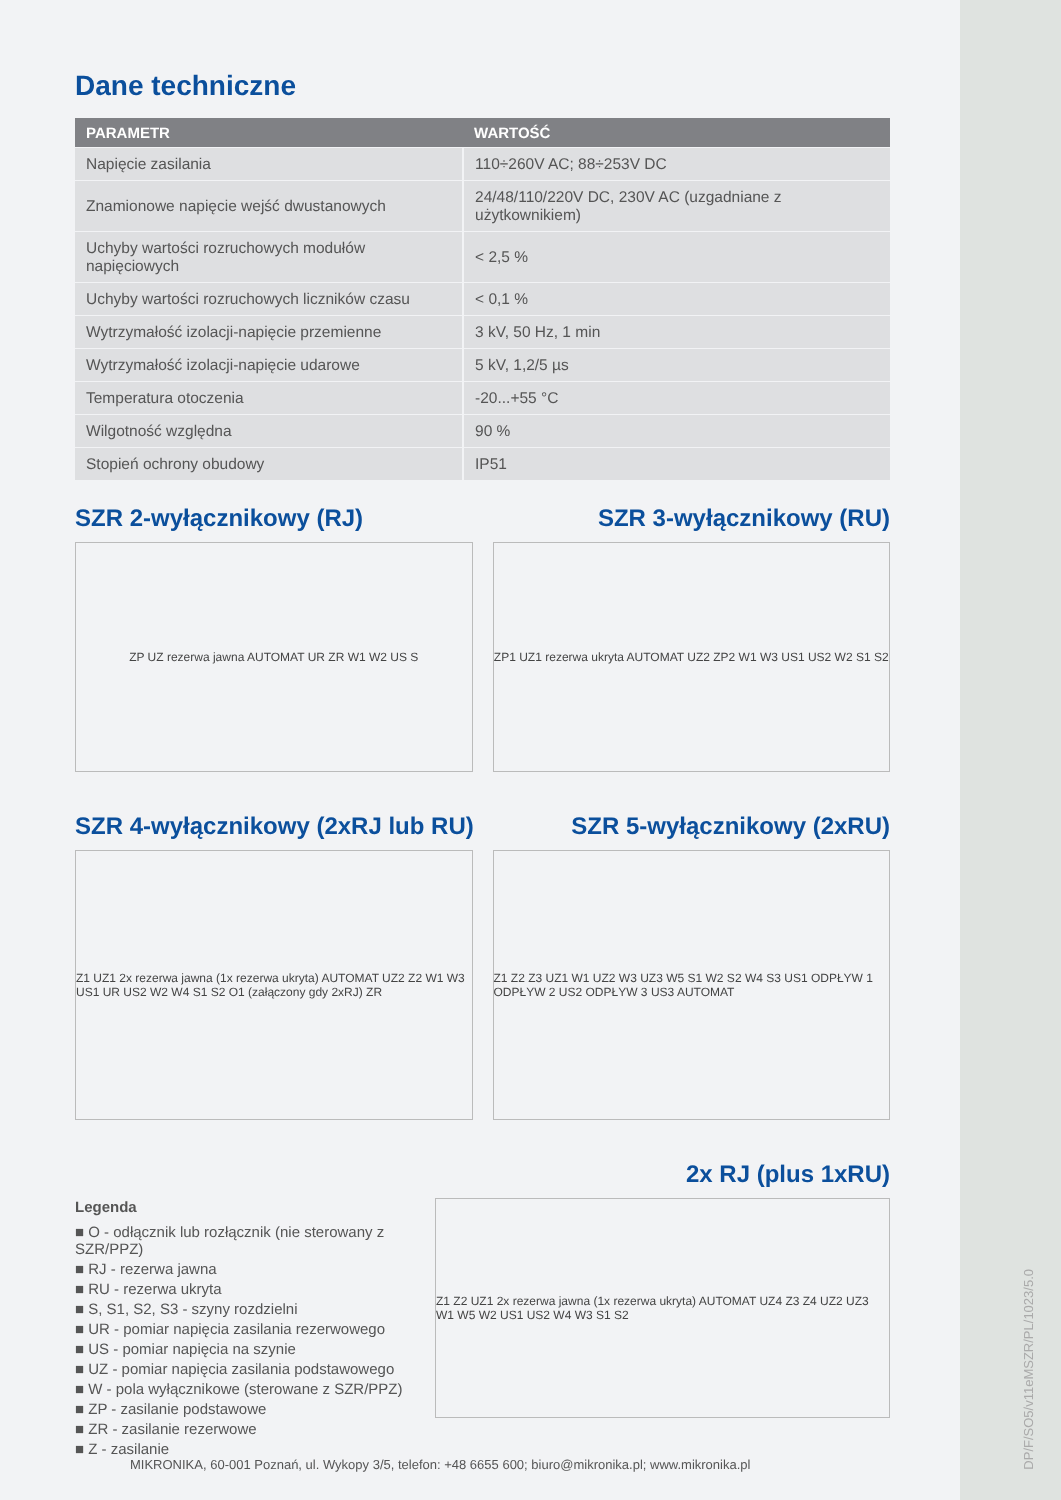Dane techniczne
| PARAMETR | WARTOŚĆ |
| --- | --- |
| Napięcie zasilania | 110÷260V AC; 88÷253V DC |
| Znamionowe napięcie wejść dwustanowych | 24/48/110/220V DC, 230V AC (uzgadniane z użytkownikiem) |
| Uchyby wartości rozruchowych modułów napięciowych | < 2,5 % |
| Uchyby wartości rozruchowych liczników czasu | < 0,1 % |
| Wytrzymałość izolacji-napięcie przemienne | 3 kV, 50 Hz, 1 min |
| Wytrzymałość izolacji-napięcie udarowe | 5 kV, 1,2/5 µs |
| Temperatura otoczenia | -20...+55 °C |
| Wilgotność względna | 90 % |
| Stopień ochrony obudowy | IP51 |
SZR 2-wyłącznikowy (RJ) SZR 3-wyłącznikowy (RU)
ZP UZ rezerwa jawna AUTOMAT UR ZR W1 W2 US S
ZP1 UZ1 rezerwa ukryta AUTOMAT UZ2 ZP2 W1 W3 US1 US2 W2 S1 S2
SZR 4-wyłącznikowy (2xRJ lub RU)
SZR 5-wyłącznikowy (2xRU)
Z1 UZ1 2x rezerwa jawna (1x rezerwa ukryta) AUTOMAT UZ2 Z2 W1 W3 US1 UR US2 W2 W4 S1 S2 O1 (załączony gdy 2xRJ) ZR
Z1 Z2 Z3 UZ1 W1 UZ2 W3 UZ3 W5 S1 W2 S2 W4 S3 US1 ODPŁYW 1 ODPŁYW 2 US2 ODPŁYW 3 US3 AUTOMAT
2x RJ (plus 1xRU)
Legenda
■ O - odłącznik lub rozłącznik (nie sterowany z SZR/PPZ)
■ RJ - rezerwa jawna
■ RU - rezerwa ukryta
■ S, S1, S2, S3 - szyny rozdzielni
■ UR - pomiar napięcia zasilania rezerwowego
■ US - pomiar napięcia na szynie
■ UZ - pomiar napięcia zasilania podstawowego
■ W - pola wyłącznikowe (sterowane z SZR/PPZ)
■ ZP - zasilanie podstawowe
■ ZR - zasilanie rezerwowe
■ Z - zasilanie
Z1 Z2 UZ1 2x rezerwa jawna (1x rezerwa ukryta) AUTOMAT UZ4 Z3 Z4 UZ2 UZ3 W1 W5 W2 US1 US2 W4 W3 S1 S2
MIKRONIKA, 60-001 Poznań, ul. Wykopy 3/5, telefon: +48 6655 600; biuro@mikronika.pl; www.mikronika.pl
DP/F/SO5/v11eMSZR/PL/1023/5.0